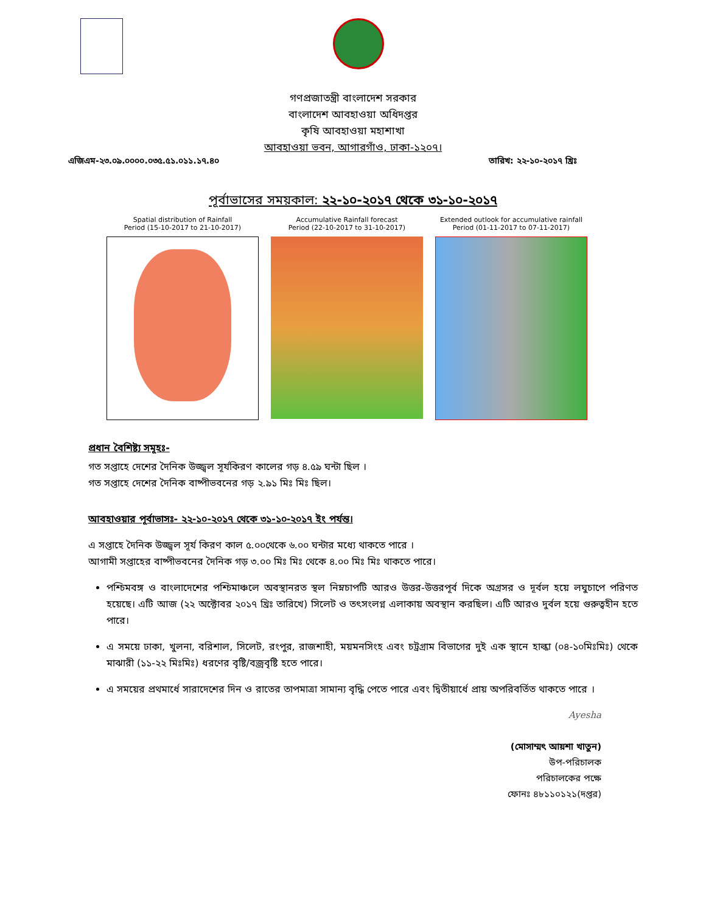গণপ্রজাতন্ত্রী বাংলাদেশ সরকার
বাংলাদেশ আবহাওয়া অধিদপ্তর
কৃষি আবহাওয়া মহাশাখা
আবহাওয়া ভবন, আগারগাঁও, ঢাকা-১২০৭।
এজিএম-২৩.০৯.০০০০.০৩৫.৫১.০১১.১৭.৪০ তারিখ: ২২-১০-২০১৭ খ্রিঃ
পূর্বাভাসের সময়কাল: ২২-১০-২০১৭ থেকে ৩১-১০-২০১৭
Spatial distribution of Rainfall
Period (15-10-2017 to 21-10-2017)
Accumulative Rainfall forecast
Period (22-10-2017 to 31-10-2017)
Extended outlook for accumulative rainfall
Period (01-11-2017 to 07-11-2017)
প্রধান বৈশিষ্ট্য সমূহঃ-
গত সপ্তাহে দেশের দৈনিক উজ্জ্বল সূর্যকিরণ কালের গড় ৪.৫৯ ঘন্টা ছিল ।
গত সপ্তাহে দেশের দৈনিক বাষ্পীভবনের গড় ২.৯১ মিঃ মিঃ ছিল।
আবহাওয়ার পূর্বাভাসঃ- ২২-১০-২০১৭ থেকে ৩১-১০-২০১৭ ইং পর্যন্ত।
এ সপ্তাহে দৈনিক উজ্জ্বল সূর্য কিরণ কাল ৫.০০থেকে ৬.০০ ঘন্টার মধ্যে থাকতে পারে ।
আগামী সপ্তাহের বাষ্পীভবনের দৈনিক গড় ৩.০০ মিঃ মিঃ থেকে ৪.০০ মিঃ মিঃ থাকতে পারে।
পশ্চিমবঙ্গ ও বাংলাদেশের পশ্চিমাঞ্চলে অবস্থানরত স্থল নিম্নচাপটি আরও উত্তর-উত্তরপূর্ব দিকে অগ্রসর ও দূর্বল হয়ে লঘুচাপে পরিণত হয়েছে। এটি আজ (২২ অক্টোবর ২০১৭ খ্রিঃ তারিখে) সিলেট ও তৎসংলগ্ন এলাকায় অবস্থান করছিল। এটি আরও দুর্বল হয়ে গুরুত্বহীন হতে পারে।
এ সময়ে ঢাকা, খুলনা, বরিশাল, সিলেট, রংপুর, রাজশাহী, ময়মনসিংহ এবং চট্রগ্রাম বিভাগের দুই এক স্থানে হাল্কা (০৪-১০মিঃমিঃ) থেকে মাঝারী (১১-২২ মিঃমিঃ) ধরণের বৃষ্টি/বজ্রবৃষ্টি হতে পারে।
এ সময়ের প্রথমার্ধে সারাদেশের দিন ও রাতের তাপমাত্রা সামান্য বৃদ্ধি পেতে পারে এবং দ্বিতীয়ার্ধে প্রায় অপরিবর্তিত থাকতে পারে ।
Ayesha
(মোসাম্মৎ আয়শা খাতুন)
উপ-পরিচালক
পরিচালকের পক্ষে
ফোনঃ ৪৮১১০১২১(দপ্তর)